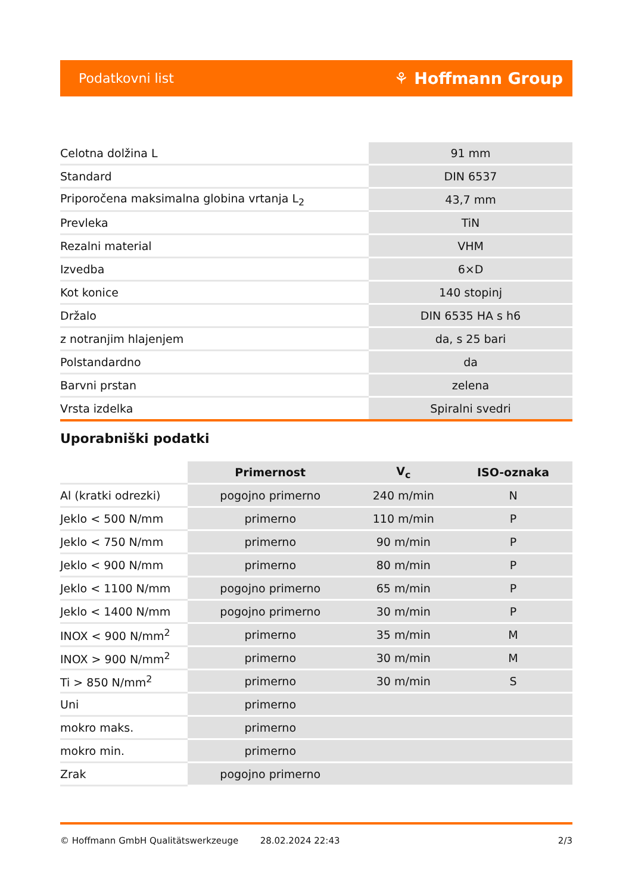Podatkovni list ⚘ Hoffmann Group
| Celotna dolžina L | 91 mm |
| Standard | DIN 6537 |
| Priporočena maksimalna globina vrtanja L<sub>2</sub> | 43,7 mm |
| Prevleka | TiN |
| Rezalni material | VHM |
| Izvedba | 6×D |
| Kot konice | 140 stopinj |
| Držalo | DIN 6535 HA s h6 |
| z notranjim hlajenjem | da, s 25 bari |
| Polstandardno | da |
| Barvni prstan | zelena |
| Vrsta izdelka | Spiralni svedri |
Uporabniški podatki
| | Primernost | V<sub>c</sub> | ISO-oznaka |
| Al (kratki odrezki) | pogojno primerno | 240 m/min | N |
| Jeklo < 500 N/mm | primerno | 110 m/min | P |
| Jeklo < 750 N/mm | primerno | 90 m/min | P |
| Jeklo < 900 N/mm | primerno | 80 m/min | P |
| Jeklo < 1100 N/mm | pogojno primerno | 65 m/min | P |
| Jeklo < 1400 N/mm | pogojno primerno | 30 m/min | P |
| INOX < 900 N/mm<sup>2</sup> | primerno | 35 m/min | M |
| INOX > 900 N/mm<sup>2</sup> | primerno | 30 m/min | M |
| Ti > 850 N/mm<sup>2</sup> | primerno | 30 m/min | S |
| Uni | primerno | | |
| mokro maks. | primerno | | |
| mokro min. | primerno | | |
| Zrak | pogojno primerno | | |
© Hoffmann GmbH Qualitätswerkzeuge 28.02.2024 22:43 2/3